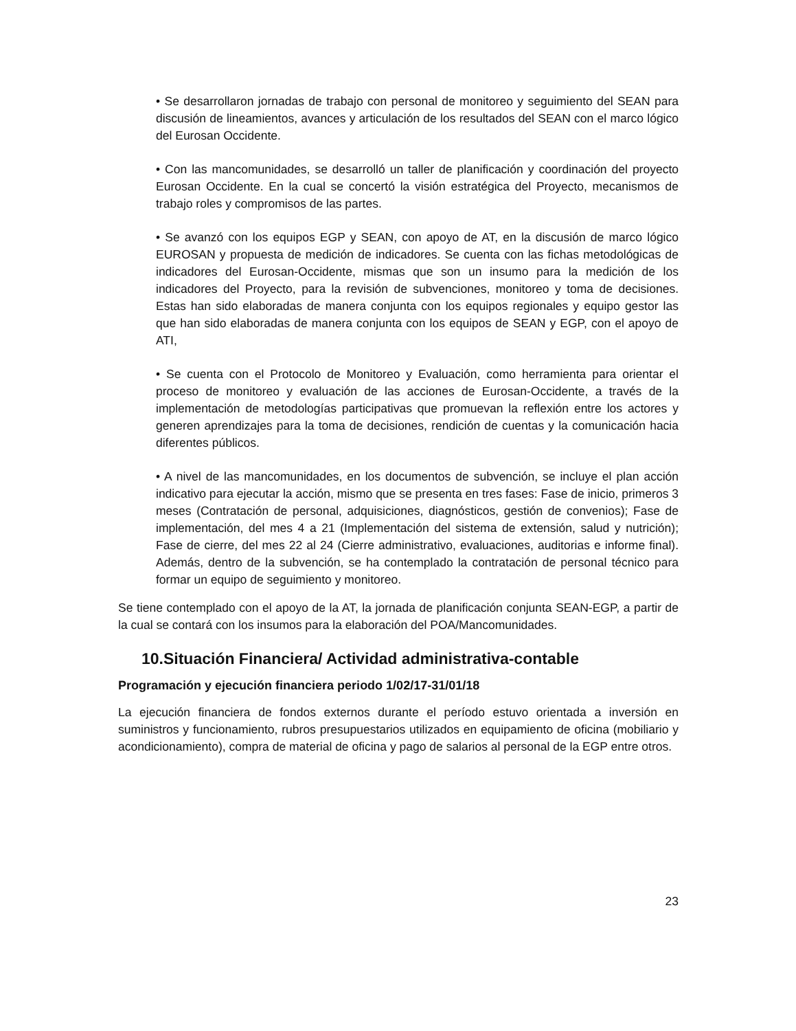• Se desarrollaron jornadas de trabajo con personal de monitoreo y seguimiento del SEAN para discusión de lineamientos, avances y articulación de los resultados del SEAN con el marco lógico del Eurosan Occidente.
• Con las mancomunidades, se desarrolló un taller de planificación y coordinación del proyecto Eurosan Occidente. En la cual se concertó la visión estratégica del Proyecto, mecanismos de trabajo roles y compromisos de las partes.
• Se avanzó con los equipos EGP y SEAN, con apoyo de AT, en la discusión de marco lógico EUROSAN y propuesta de medición de indicadores. Se cuenta con las fichas metodológicas de indicadores del Eurosan-Occidente, mismas que son un insumo para la medición de los indicadores del Proyecto, para la revisión de subvenciones, monitoreo y toma de decisiones. Estas han sido elaboradas de manera conjunta con los equipos regionales y equipo gestor las que han sido elaboradas de manera conjunta con los equipos de SEAN y EGP, con el apoyo de ATI,
• Se cuenta con el Protocolo de Monitoreo y Evaluación, como herramienta para orientar el proceso de monitoreo y evaluación de las acciones de Eurosan-Occidente, a través de la implementación de metodologías participativas que promuevan la reflexión entre los actores y generen aprendizajes para la toma de decisiones, rendición de cuentas y la comunicación hacia diferentes públicos.
• A nivel de las mancomunidades, en los documentos de subvención, se incluye el plan acción indicativo para ejecutar la acción, mismo que se presenta en tres fases: Fase de inicio, primeros 3 meses (Contratación de personal, adquisiciones, diagnósticos, gestión de convenios); Fase de implementación, del mes 4 a 21 (Implementación del sistema de extensión, salud y nutrición); Fase de cierre, del mes 22 al 24 (Cierre administrativo, evaluaciones, auditorias e informe final). Además, dentro de la subvención, se ha contemplado la contratación de personal técnico para formar un equipo de seguimiento y monitoreo.
Se tiene contemplado con el apoyo de la AT, la jornada de planificación conjunta SEAN-EGP, a partir de la cual se contará con los insumos para la elaboración del POA/Mancomunidades.
10.Situación Financiera/ Actividad administrativa-contable
Programación y ejecución financiera periodo 1/02/17-31/01/18
La ejecución financiera de fondos externos durante el período estuvo orientada a inversión en suministros y funcionamiento, rubros presupuestarios utilizados en equipamiento de oficina (mobiliario y acondicionamiento), compra de material de oficina y pago de salarios al personal de la EGP entre otros.
23